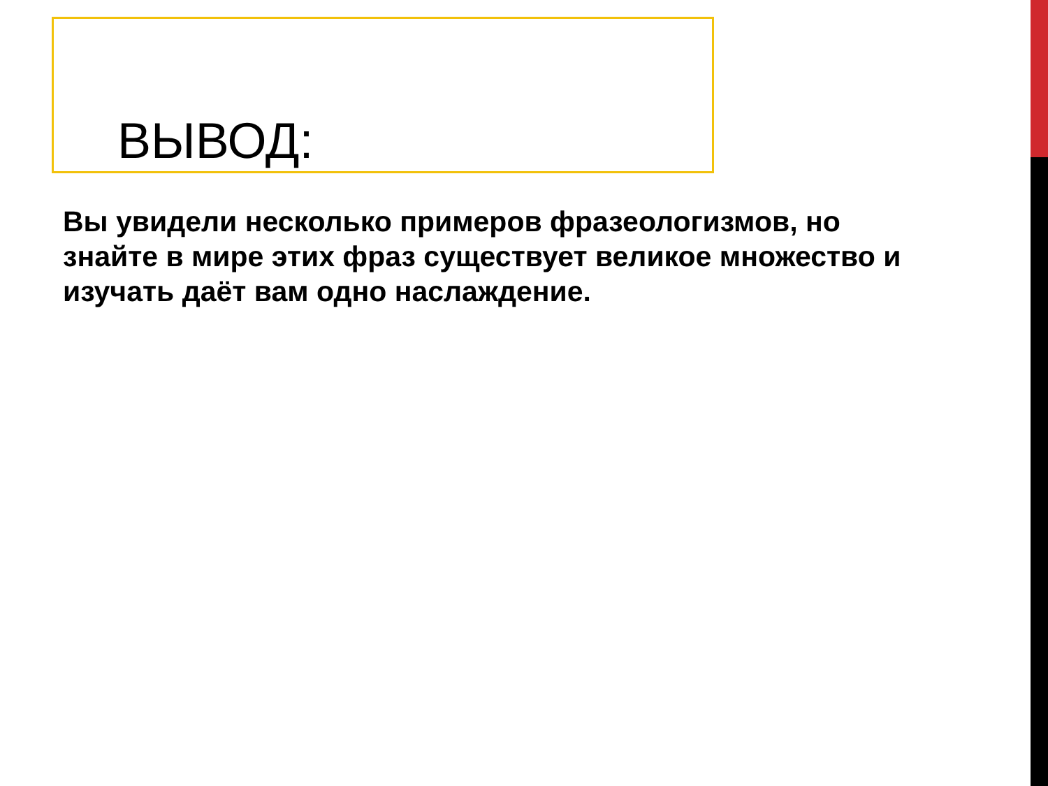ВЫВОД:
Вы увидели несколько примеров фразеологизмов, но знайте в мире этих фраз существует великое множество и изучать даёт вам одно наслаждение.